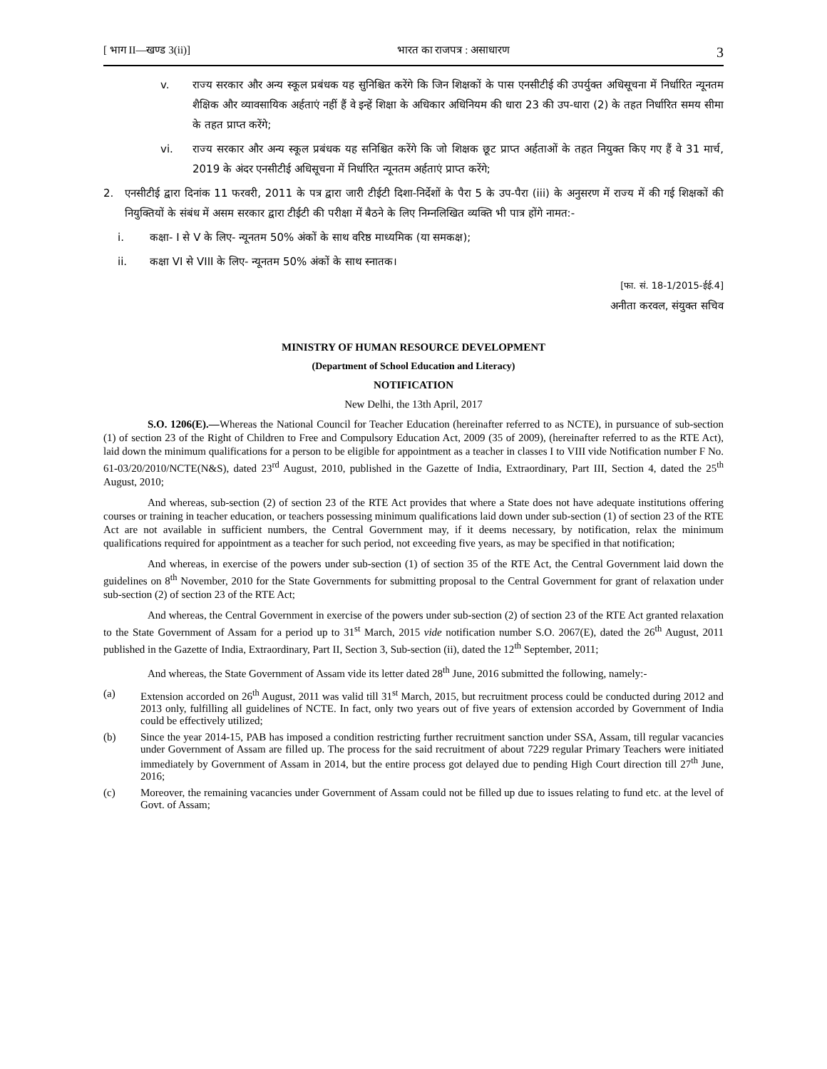[ भाग II—खण्ड 3(ii)] भारत का राजपत्र : असाधारण 3
v. राज्य सरकार और अन्य स्कूल प्रबंधक यह सुनिश्चित करेंगे कि जिन शिक्षकों के पास एनसीटीई की उपर्युक्त अधिसूचना में निर्धारित न्यूनतम शैक्षिक और व्यावसायिक अर्हताएं नहीं हैं वे इन्हें शिक्षा के अधिकार अधिनियम की धारा 23 की उप-धारा (2) के तहत निर्धारित समय सीमा के तहत प्राप्त करेंगे;
vi. राज्य सरकार और अन्य स्कूल प्रबंधक यह सनिश्चित करेंगे कि जो शिक्षक छूट प्राप्त अर्हताओं के तहत नियुक्त किए गए हैं वे 31 मार्च, 2019 के अंदर एनसीटीई अधिसूचना में निर्धारित न्यूनतम अर्हताएं प्राप्त करेंगे;
2. एनसीटीई द्वारा दिनांक 11 फरवरी, 2011 के पत्र द्वारा जारी टीईटी दिशा-निर्देशों के पैरा 5 के उप-पैरा (iii) के अनुसरण में राज्य में की गई शिक्षकों की नियुक्तियों के संबंध में असम सरकार द्वारा टीईटी की परीक्षा में बैठने के लिए निम्नलिखित व्यक्ति भी पात्र होंगे नामत:-
i. कक्षा- I से V के लिए- न्यूनतम 50% अंकों के साथ वरिष्ठ माध्यमिक (या समकक्ष);
ii. कक्षा VI से VIII के लिए- न्यूनतम 50% अंकों के साथ स्नातक।
[फा. सं. 18-1/2015-ईई.4]
अनीता करवल, संयुक्त सचिव
MINISTRY OF HUMAN RESOURCE DEVELOPMENT
(Department of School Education and Literacy)
NOTIFICATION
New Delhi, the 13th April, 2017
S.O. 1206(E).—Whereas the National Council for Teacher Education (hereinafter referred to as NCTE), in pursuance of sub-section (1) of section 23 of the Right of Children to Free and Compulsory Education Act, 2009 (35 of 2009), (hereinafter referred to as the RTE Act), laid down the minimum qualifications for a person to be eligible for appointment as a teacher in classes I to VIII vide Notification number F No. 61-03/20/2010/NCTE(N&S), dated 23<sup>rd</sup> August, 2010, published in the Gazette of India, Extraordinary, Part III, Section 4, dated the 25<sup>th</sup> August, 2010;
And whereas, sub-section (2) of section 23 of the RTE Act provides that where a State does not have adequate institutions offering courses or training in teacher education, or teachers possessing minimum qualifications laid down under sub-section (1) of section 23 of the RTE Act are not available in sufficient numbers, the Central Government may, if it deems necessary, by notification, relax the minimum qualifications required for appointment as a teacher for such period, not exceeding five years, as may be specified in that notification;
And whereas, in exercise of the powers under sub-section (1) of section 35 of the RTE Act, the Central Government laid down the guidelines on 8<sup>th</sup> November, 2010 for the State Governments for submitting proposal to the Central Government for grant of relaxation under sub-section (2) of section 23 of the RTE Act;
And whereas, the Central Government in exercise of the powers under sub-section (2) of section 23 of the RTE Act granted relaxation to the State Government of Assam for a period up to 31<sup>st</sup> March, 2015 vide notification number S.O. 2067(E), dated the 26<sup>th</sup> August, 2011 published in the Gazette of India, Extraordinary, Part II, Section 3, Sub-section (ii), dated the 12<sup>th</sup> September, 2011;
And whereas, the State Government of Assam vide its letter dated 28<sup>th</sup> June, 2016 submitted the following, namely:-
(a) Extension accorded on 26<sup>th</sup> August, 2011 was valid till 31<sup>st</sup> March, 2015, but recruitment process could be conducted during 2012 and 2013 only, fulfilling all guidelines of NCTE. In fact, only two years out of five years of extension accorded by Government of India could be effectively utilized;
(b) Since the year 2014-15, PAB has imposed a condition restricting further recruitment sanction under SSA, Assam, till regular vacancies under Government of Assam are filled up. The process for the said recruitment of about 7229 regular Primary Teachers were initiated immediately by Government of Assam in 2014, but the entire process got delayed due to pending High Court direction till 27<sup>th</sup> June, 2016;
(c) Moreover, the remaining vacancies under Government of Assam could not be filled up due to issues relating to fund etc. at the level of Govt. of Assam;